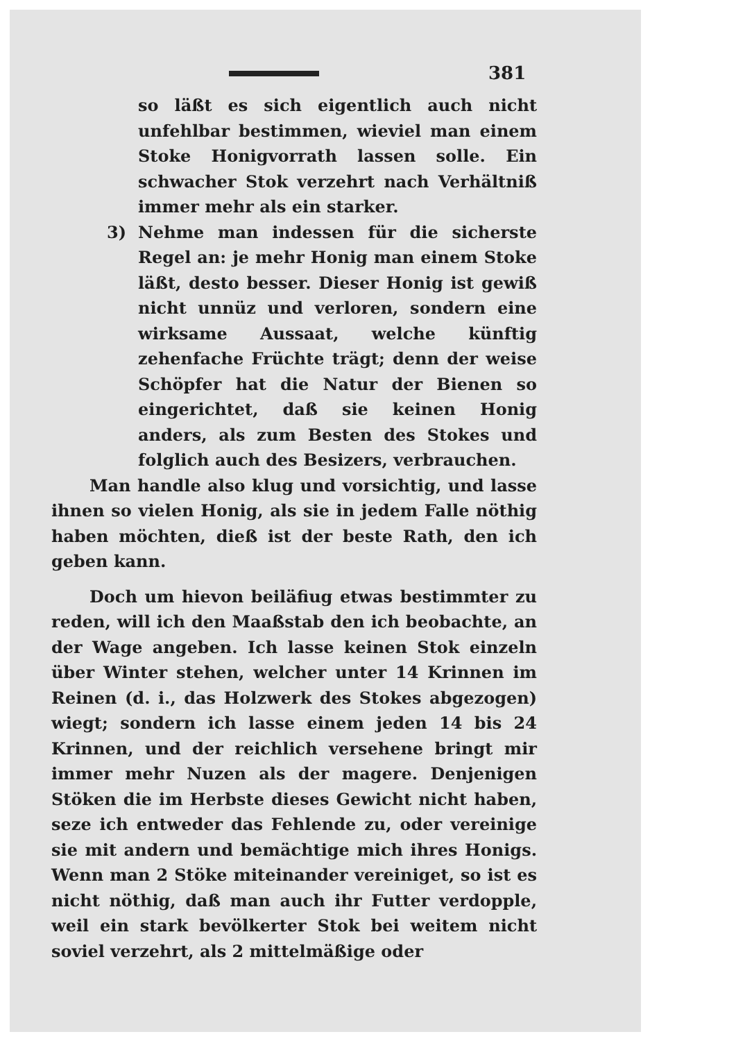381
so läßt es sich eigentlich auch nicht unfehlbar bestimmen, wieviel man einem Stoke Honigvorrath lassen solle. Ein schwacher Stok verzehrt nach Verhältniß immer mehr als ein starker.
3) Nehme man indessen für die sicherste Regel an: je mehr Honig man einem Stoke läßt, desto besser. Dieser Honig ist gewiß nicht unnüz und verloren, sondern eine wirksame Aussaat, welche künftig zehenfache Früchte trägt; denn der weise Schöpfer hat die Natur der Bienen so eingerichtet, daß sie keinen Honig anders, als zum Besten des Stokes und folglich auch des Besizers, verbrauchen.
Man handle also klug und vorsichtig, und lasse ihnen so vielen Honig, als sie in jedem Falle nöthig haben möchten, dieß ist der beste Rath, den ich geben kann.
Doch um hievon beiläfiug etwas bestimmter zu reden, will ich den Maaßstab den ich beobachte, an der Wage angeben. Ich lasse keinen Stok einzeln über Winter stehen, welcher unter 14 Krinnen im Reinen (d. i., das Holzwerk des Stokes abgezogen) wiegt; sondern ich lasse einem jeden 14 bis 24 Krinnen, und der reichlich versehene bringt mir immer mehr Nuzen als der magere. Denjenigen Stöken die im Herbste dieses Gewicht nicht haben, seze ich entweder das Fehlende zu, oder vereinige sie mit andern und bemächtige mich ihres Honigs. Wenn man 2 Stöke miteinander vereiniget, so ist es nicht nöthig, daß man auch ihr Futter verdopple, weil ein stark bevölkerter Stok bei weitem nicht soviel verzehrt, als 2 mittelmäßige oder